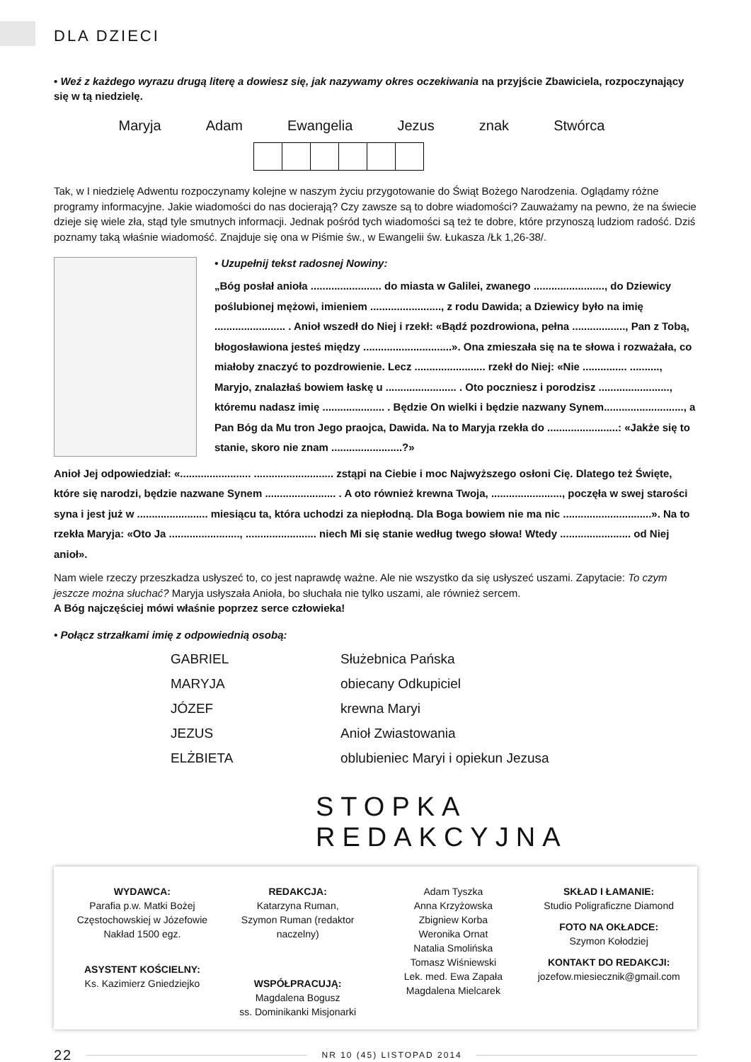DLA DZIECI
• Weź z każdego wyrazu drugą literę a dowiesz się, jak nazywamy okres oczekiwania na przyjście Zbawiciela, rozpoczynający się w tą niedzielę.
Maryja Adam Ewangelia Jezus znak Stwórca
Tak, w I niedzielę Adwentu rozpoczynamy kolejne w naszym życiu przygotowanie do Świąt Bożego Narodzenia. Oglądamy różne programy informacyjne. Jakie wiadomości do nas docierają? Czy zawsze są to dobre wiadomości? Zauważamy na pewno, że na świecie dzieje się wiele zła, stąd tyle smutnych informacji. Jednak pośród tych wiadomości są też te dobre, które przynoszą ludziom radość. Dziś poznamy taką właśnie wiadomość. Znajduje się ona w Piśmie św., w Ewangelii św. Łukasza /Łk 1,26-38/.
• Uzupełnij tekst radosnej Nowiny:
„Bóg posłał anioła ........................ do miasta w Galilei, zwanego ........................, do Dziewicy poślubionej mężowi, imieniem ........................, z rodu Dawida; a Dziewicy było na imię ........................ . Anioł wszedł do Niej i rzekł: «Bądź pozdrowiona, pełna .................., Pan z Tobą, błogosławiona jesteś między ..............................». Ona zmieszała się na te słowa i rozważała, co miałoby znaczyć to pozdrowienie. Lecz ........................ rzekł do Niej: «Nie ............... .........., Maryjo, znalazłaś bowiem łaskę u ........................ . Oto poczniesz i porodzisz ........................, któremu nadasz imię ..................... . Będzie On wielki i będzie nazwany Synem..........................., a Pan Bóg da Mu tron Jego praojca, Dawida. Na to Maryja rzekła do ........................: «Jakże się to stanie, skoro nie znam ........................?»
Anioł Jej odpowiedział: «........................ ........................... zstąpi na Ciebie i moc Najwyższego osłoni Cię. Dlatego też Święte, które się narodzi, będzie nazwane Synem ........................ . A oto również krewna Twoja, ........................, poczęła w swej starości syna i jest już w ........................ miesiącu ta, która uchodzi za niepłodną. Dla Boga bowiem nie ma nic ..............................». Na to rzekła Maryja: «Oto Ja ........................, ........................ niech Mi się stanie według twego słowa! Wtedy ........................ od Niej anioł».
Nam wiele rzeczy przeszkadza usłyszeć to, co jest naprawdę ważne. Ale nie wszystko da się usłyszeć uszami. Zapytacie: To czym jeszcze można słuchać? Maryja usłyszała Anioła, bo słuchała nie tylko uszami, ale również sercem.
A Bóg najczęściej mówi właśnie poprzez serce człowieka!
• Połącz strzałkami imię z odpowiednią osobą:
GABRIEL
MARYJA
JÓZEF
JEZUS
ELŻBIETA
Służebnica Pańska
obiecany Odkupiciel
krewna Maryi
Anioł Zwiastowania
oblubieniec Maryi i opiekun Jezusa
STOPKA REDAKCYJNA
WYDAWCA:
Parafia p.w. Matki Bożej Częstochowskiej w Józefowie
Nakład 1500 egz.
ASYSTENT KOŚCIELNY:
Ks. Kazimierz Gniedziejko
REDAKCJA:
Katarzyna Ruman,
Szymon Ruman (redaktor naczelny)
WSPÓŁPRACUJĄ:
Magdalena Bogusz
ss. Dominikanki Misjonarki
Adam Tyszka
Anna Krzyżowska
Zbigniew Korba
Weronika Ornat
Natalia Smolińska
Tomasz Wiśniewski
Lek. med. Ewa Zapała
Magdalena Mielcarek
SKŁAD I ŁAMANIE:
Studio Poligraficzne Diamond
FOTO NA OKŁADCE:
Szymon Kołodziej
KONTAKT DO REDAKCJI:
jozefow.miesiecznik@gmail.com
22
NR 10 (45) LISTOPAD 2014